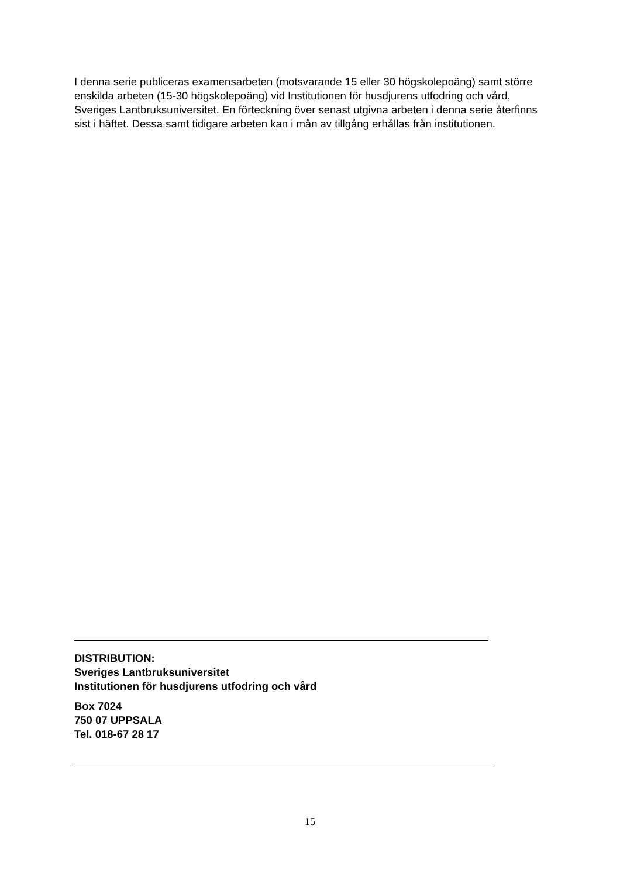I denna serie publiceras examensarbeten (motsvarande 15 eller 30 högskolepoäng) samt större enskilda arbeten (15-30 högskolepoäng) vid Institutionen för husdjurens utfodring och vård, Sveriges Lantbruksuniversitet. En förteckning över senast utgivna arbeten i denna serie återfinns sist i häftet. Dessa samt tidigare arbeten kan i mån av tillgång erhållas från institutionen.
DISTRIBUTION:
Sveriges Lantbruksuniversitet
Institutionen för husdjurens utfodring och vård
Box 7024
750 07 UPPSALA
Tel. 018-67 28 17
15